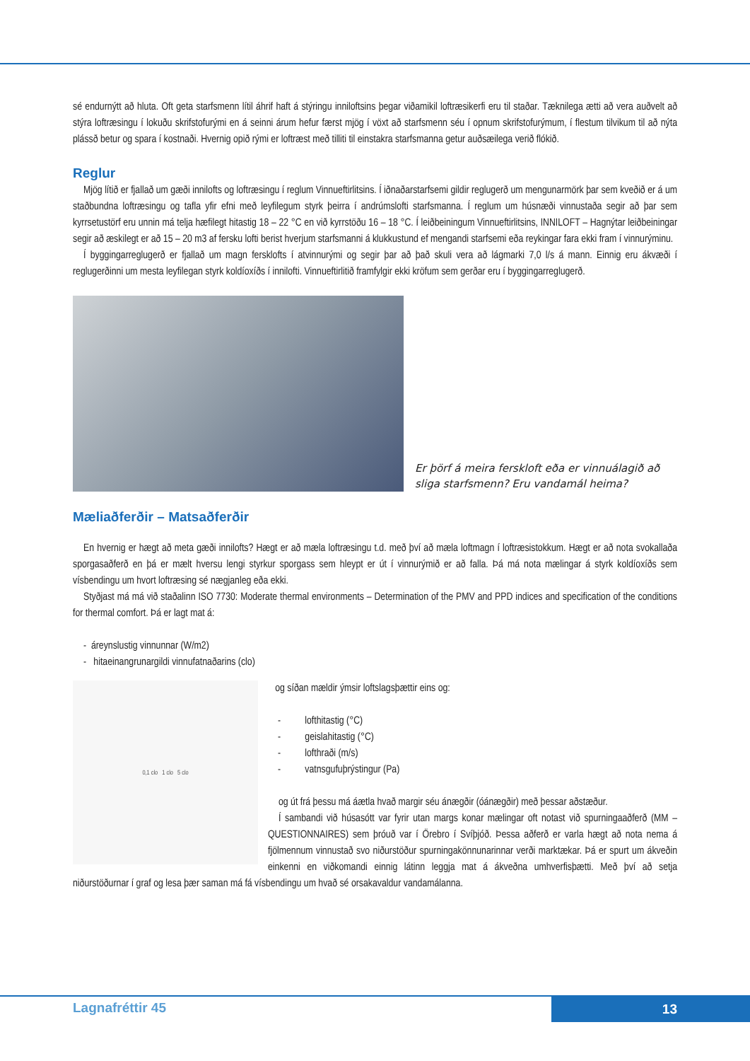sé endurnýtt að hluta. Oft geta starfsmenn lítil áhrif haft á stýringu inniloftsins þegar viðamikil loftræsikerfi eru til staðar. Tæknilega ætti að vera auðvelt að stýra loftræsingu í lokuðu skrifstofurými en á seinni árum hefur færst mjög í vöxt að starfsmenn séu í opnum skrifstofurýmum, í flestum tilvikum til að nýta plássð betur og spara í kostnaði. Hvernig opið rými er loftræst með tilliti til einstakra starfsmanna getur auðsæilega verið flókið.
Reglur
Mjög lítið er fjallað um gæði innilofts og loftræsingu í reglum Vinnueftirlitsins. Í iðnaðarstarfsemi gildir reglugerð um mengunarmörk þar sem kveðið er á um staðbundna loftræsingu og tafla yfir efni með leyfilegum styrk þeirra í andrúmslofti starfsmanna. Í reglum um húsnæði vinnustaða segir að þar sem kyrrsetustörf eru unnin má telja hæfilegt hitastig 18 – 22 °C en við kyrrstöðu 16 – 18 °C. Í leiðbeiningum Vinnueftirlitsins, INNILOFT – Hagnýtar leiðbeiningar segir að æskilegt er að 15 – 20 m3 af fersku lofti berist hverjum starfsmanni á klukkustund ef mengandi starfsemi eða reykingar fara ekki fram í vinnurýminu.
Í byggingarreglugerð er fjallað um magn fersklofts í atvinnurými og segir þar að það skuli vera að lágmarki 7,0 l/s á mann. Einnig eru ákvæði í reglugerðinni um mesta leyfilegan styrk koldíoxíðs í innilofti. Vinnueftirlitið framfylgir ekki kröfum sem gerðar eru í byggingarreglugerð.
Er þörf á meira fersk­loft eða er vinnuálagið að sliga starfsmenn? Eru vandamál heima?
Mæliaðferðir – Matsaðferðir
En hvernig er hægt að meta gæði innilofts? Hægt er að mæla loftræsingu t.d. með því að mæla loftmagn í loftræsistokkum. Hægt er að nota svokallaða sporgasaðferð en þá er mælt hversu lengi styrkur sporgass sem hleypt er út í vinnurýmið er að falla. Þá má nota mælingar á styrk koldíoxíðs sem vísbendingu um hvort loftræsing sé nægjanleg eða ekki.
Styðjast má má við staðalinn ISO 7730: Moderate thermal environments – Determination of the PMV and PPD indices and specification of the conditions for thermal comfort. Þá er lagt mat á:
- áreynslustig vinnunnar (W/m2)
- hitaeinangrunargildi vinnufatnaðarins (clo)
0,1 clo 1 clo 5 clo
og síðan mældir ýmsir loftslagsþættir eins og:
- lofthitastig (°C)
- geislahitastig (°C)
- lofthraði (m/s)
- vatnsgufuþrýstingur (Pa)
og út frá þessu má áætla hvað margir séu ánægðir (óánægðir) með þessar aðstæður.
Í sambandi við húsasótt var fyrir utan margs konar mælingar oft notast við spurningaaðferð (MM – QUESTIONNAIRES) sem þróuð var í Örebro í Svíþjóð. Þessa aðferð er varla hægt að nota nema á fjölmennum vinnustað svo niðurstöður spurningakönnunarinnar verði marktækar. Þá er spurt um ákveðin einkenni en viðkomandi einnig látinn leggja mat á ákveðna umhverfisþætti. Með því að setja niðurstöðurnar í graf og lesa þær saman má fá vísbendingu um hvað sé orsakavaldur vandamálanna.
Lagnafréttir 45 13